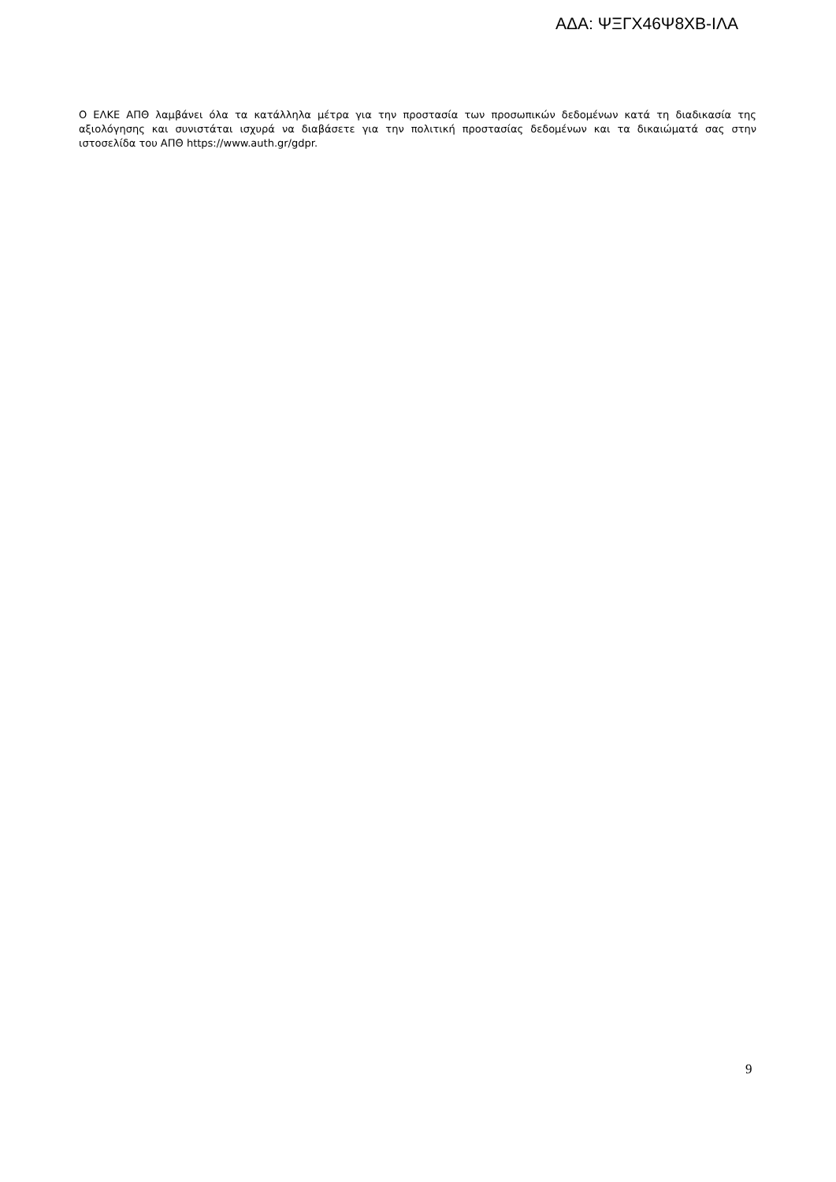ΑΔΑ: ΨΞΓΧ46Ψ8ΧΒ-ΙΛΑ
Ο ΕΛΚΕ ΑΠΘ λαμβάνει όλα τα κατάλληλα μέτρα για την προστασία των προσωπικών δεδομένων κατά τη διαδικασία της αξιολόγησης και συνιστάται ισχυρά να διαβάσετε για την πολιτική προστασίας δεδομένων και τα δικαιώματά σας στην ιστοσελίδα του ΑΠΘ https://www.auth.gr/gdpr.
9